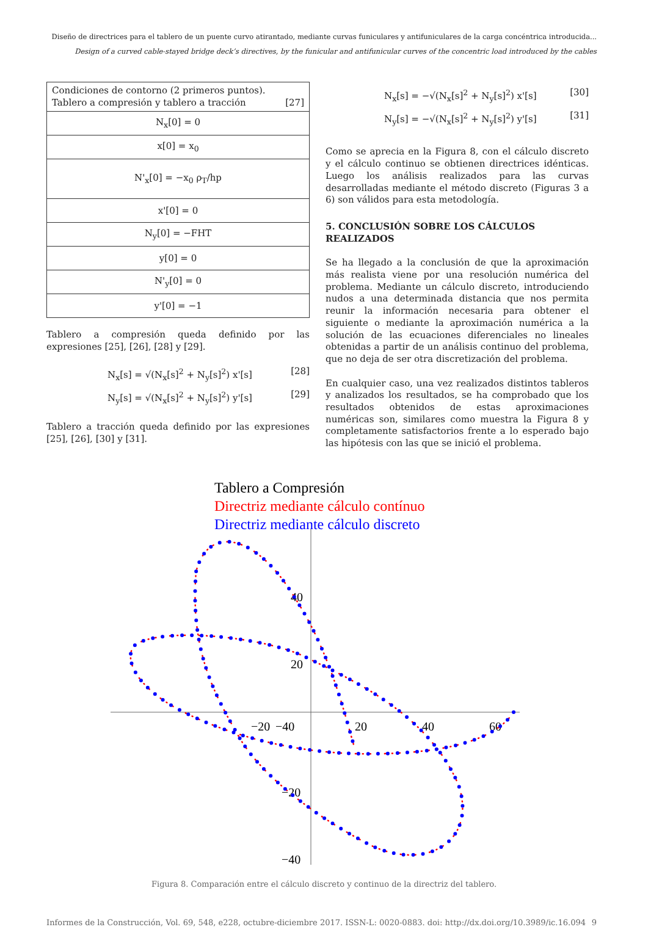Diseño de directrices para el tablero de un puente curvo atirantado, mediante curvas funiculares y antifuniculares de la carga concéntrica introducida...
Design of a curved cable-stayed bridge deck’s directives, by the funicular and antifunicular curves of the concentric load introduced by the cables
| Condiciones de contorno (2 primeros puntos). Tablero a compresión y tablero a tracción [27] |
| N<sub>x</sub>[0] = 0 |
| x[0] = x<sub>0</sub> |
| N'<sub>x</sub>[0] = −x<sub>0</sub> ρ<sub>T</sub>/hp |
| x'[0] = 0 |
| N<sub>y</sub>[0] = −FHT |
| y[0] = 0 |
| N'<sub>y</sub>[0] = 0 |
| y'[0] = −1 |
Tablero a compresión queda definido por las expresiones [25], [26], [28] y [29].
N<sub>x</sub>[s] = √(N<sub>x</sub>[s]<sup>2</sup> + N<sub>y</sub>[s]<sup>2</sup>) x'[s] [28]
N<sub>y</sub>[s] = √(N<sub>x</sub>[s]<sup>2</sup> + N<sub>y</sub>[s]<sup>2</sup>) y'[s] [29]
Tablero a tracción queda definido por las expresiones [25], [26], [30] y [31].
N<sub>x</sub>[s] = −√(N<sub>x</sub>[s]<sup>2</sup> + N<sub>y</sub>[s]<sup>2</sup>) x'[s] [30]
N<sub>y</sub>[s] = −√(N<sub>x</sub>[s]<sup>2</sup> + N<sub>y</sub>[s]<sup>2</sup>) y'[s] [31]
Como se aprecia en la Figura 8, con el cálculo discreto y el cálculo continuo se obtienen directrices idénticas. Luego los análisis realizados para las curvas desarrolladas mediante el método discreto (Figuras 3 a 6) son válidos para esta metodología.
5. CONCLUSIÓN SOBRE LOS CÁLCULOS REALIZADOS
Se ha llegado a la conclusión de que la aproximación más realista viene por una resolución numérica del problema. Mediante un cálculo discreto, introduciendo nudos a una determinada distancia que nos permita reunir la información necesaria para obtener el siguiente o mediante la aproximación numérica a la solución de las ecuaciones diferenciales no lineales obtenidas a partir de un análisis continuo del problema, que no deja de ser otra discretización del problema.
En cualquier caso, una vez realizados distintos tableros y analizados los resultados, se ha comprobado que los resultados obtenidos de estas aproximaciones numéricas son, similares como muestra la Figura 8 y completamente satisfactorios frente a lo esperado bajo las hipótesis con las que se inició el problema.
Tablero a Compresión
Directriz mediante cálculo contínuo
Directriz mediante cálculo discreto
−40
−20
20
40
60
40
20
−20
−40
Figura 8. Comparación entre el cálculo discreto y continuo de la directriz del tablero.
Informes de la Construcción, Vol. 69, 548, e228, octubre-diciembre 2017. ISSN-L: 0020-0883. doi: http://dx.doi.org/10.3989/ic.16.094 9